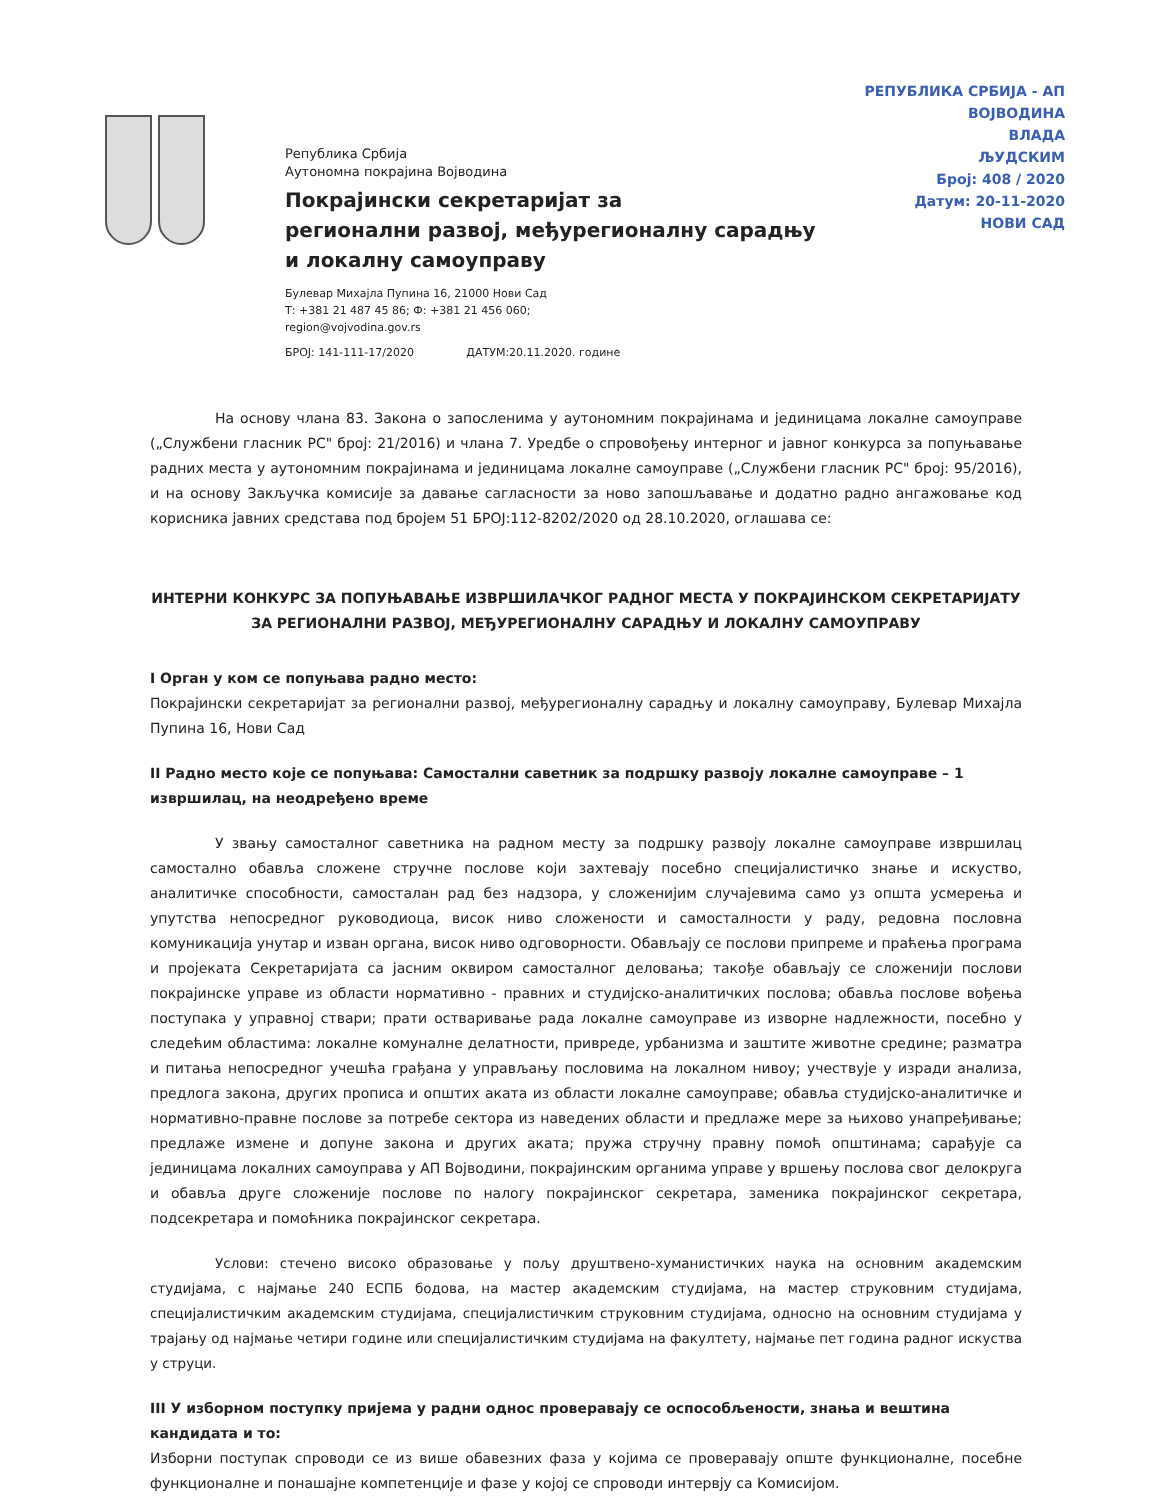РЕПУБЛИКА СРБИЈА - АП ВОЈВОДИНА
ВЛАДА
ЉУДСКИМ
Број: 408 / 2020
Датум: 20-11-2020
НОВИ САД
Република Србија
Аутономна покрајина Војводина
Покрајински секретаријат за
регионални развој, међурегионалну сарадњу
и локалну самоуправу
Булевар Михајла Пупина 16, 21000 Нови Сад
Т: +381 21 487 45 86; Ф: +381 21 456 060;
region@vojvodina.gov.rs
БРОЈ: 141-111-17/2020 ДАТУМ:20.11.2020. године
На основу члана 83. Закона о запосленима у аутономним покрајинама и јединицама локалне самоуправе („Службени гласник РС" број: 21/2016) и члана 7. Уредбе о спровођењу интерног и јавног конкурса за попуњавање радних места у аутономним покрајинама и јединицама локалне самоуправе („Службени гласник РС" број: 95/2016), и на основу Закључка комисије за давање сагласности за ново запошљавање и додатно радно ангажовање код корисника јавних средстава под бројем 51 БРОЈ:112-8202/2020 од 28.10.2020, оглашава се:
ИНТЕРНИ КОНКУРС ЗА ПОПУЊАВАЊЕ ИЗВРШИЛАЧКОГ РАДНОГ МЕСТА У ПОКРАЈИНСКОМ СЕКРЕТАРИЈАТУ ЗА РЕГИОНАЛНИ РАЗВОЈ, МЕЂУРЕГИОНАЛНУ САРАДЊУ И ЛОКАЛНУ САМОУПРАВУ
I Орган у ком се попуњава радно место:
Покрајински секретаријат за регионални развој, међурегионалну сарадњу и локалну самоуправу, Булевар Михајла Пупина 16, Нови Сад
II Радно место које се попуњава: Самостални саветник за подршку развоју локалне самоуправе – 1 извршилац, на неодређено време
У звању самосталног саветника на радном месту за подршку развоју локалне самоуправе извршилац самостално обавља сложене стручне послове који захтевају посебно специјалистичко знање и искуство, аналитичке способности, самосталан рад без надзора, у сложенијим случајевима само уз општа усмерења и упутства непосредног руководиоца, висок ниво сложености и самосталности у раду, редовна пословна комуникација унутар и изван органа, висок ниво одговорности. Обављају се послови припреме и праћења програма и пројеката Секретаријата са јасним оквиром самосталног деловања; такође обављају се сложенији послови покрајинске управе из области нормативно - правних и студијско-аналитичких послова; обавља послове вођења поступака у управној ствари; прати остваривање рада локалне самоуправе из изворне надлежности, посебно у следећим областима: локалне комуналне делатности, привреде, урбанизма и заштите животне средине; разматра и питања непосредног учешћа грађана у управљању пословима на локалном нивоу; учествује у изради анализа, предлога закона, других прописа и општих аката из области локалне самоуправе; обавља студијско-аналитичке и нормативно-правне послове за потребе сектора из наведених области и предлаже мере за њихово унапређивање; предлаже измене и допуне закона и других аката; пружа стручну правну помоћ општинама; сарађује са јединицама локалних самоуправа у АП Војводини, покрајинским органима управе у вршењу послова свог делокруга и обавља друге сложеније послове по налогу покрајинског секретара, заменика покрајинског секретара, подсекретара и помоћника покрајинског секретара.
Услови: стечено високо образовање у пољу друштвено-хуманистичких наука на основним академским студијама, с најмање 240 ЕСПБ бодова, на мастер академским студијама, на мастер струковним студијама, специјалистичким академским студијама, специјалистичким струковним студијама, односно на основним студијама у трајању од најмање четири године или специјалистичким студијама на факултету, најмање пет година радног искуства у струци.
III У изборном поступку пријема у радни однос проверавају се оспособљености, знања и вештина кандидата и то:
Изборни поступак спроводи се из више обавезних фаза у којима се проверавају опште функционалне, посебне функционалне и понашајне компетенције и фазе у којој се спроводи интервју са Комисијом.